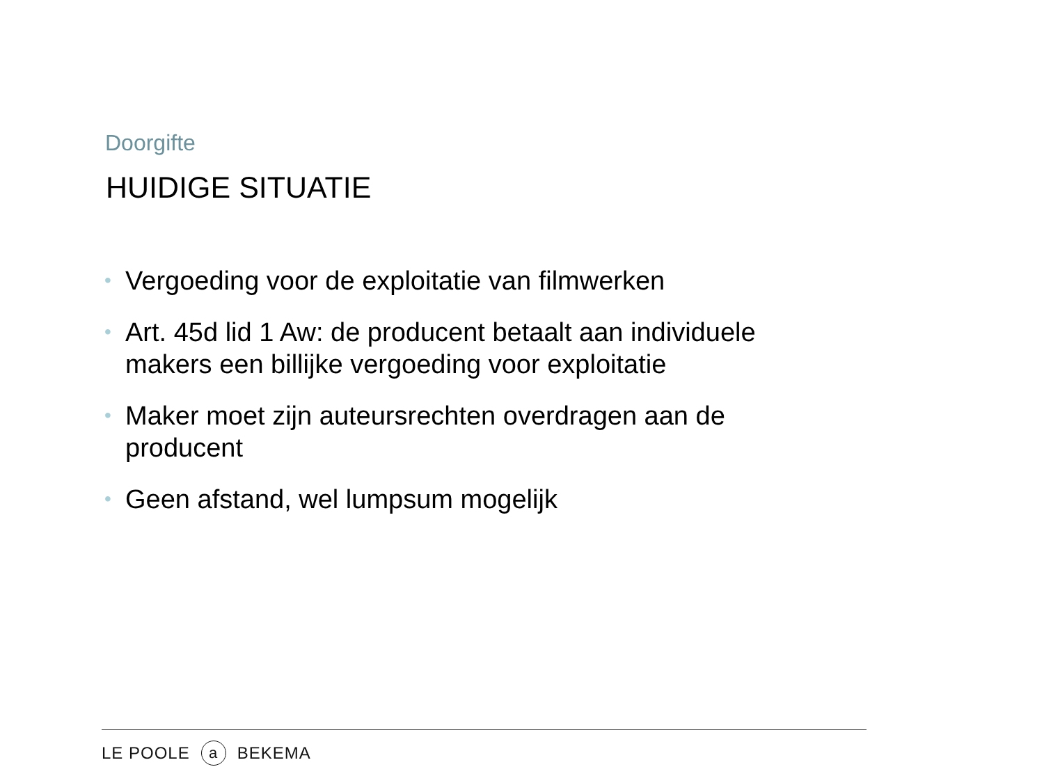Doorgifte
HUIDIGE SITUATIE
• Vergoeding voor de exploitatie van filmwerken
• Art. 45d lid 1 Aw: de producent betaalt aan individuele makers een billijke vergoeding voor exploitatie
• Maker moet zijn auteursrechten overdragen aan de producent
• Geen afstand, wel lumpsum mogelijk
LE POOLE a BEKEMA